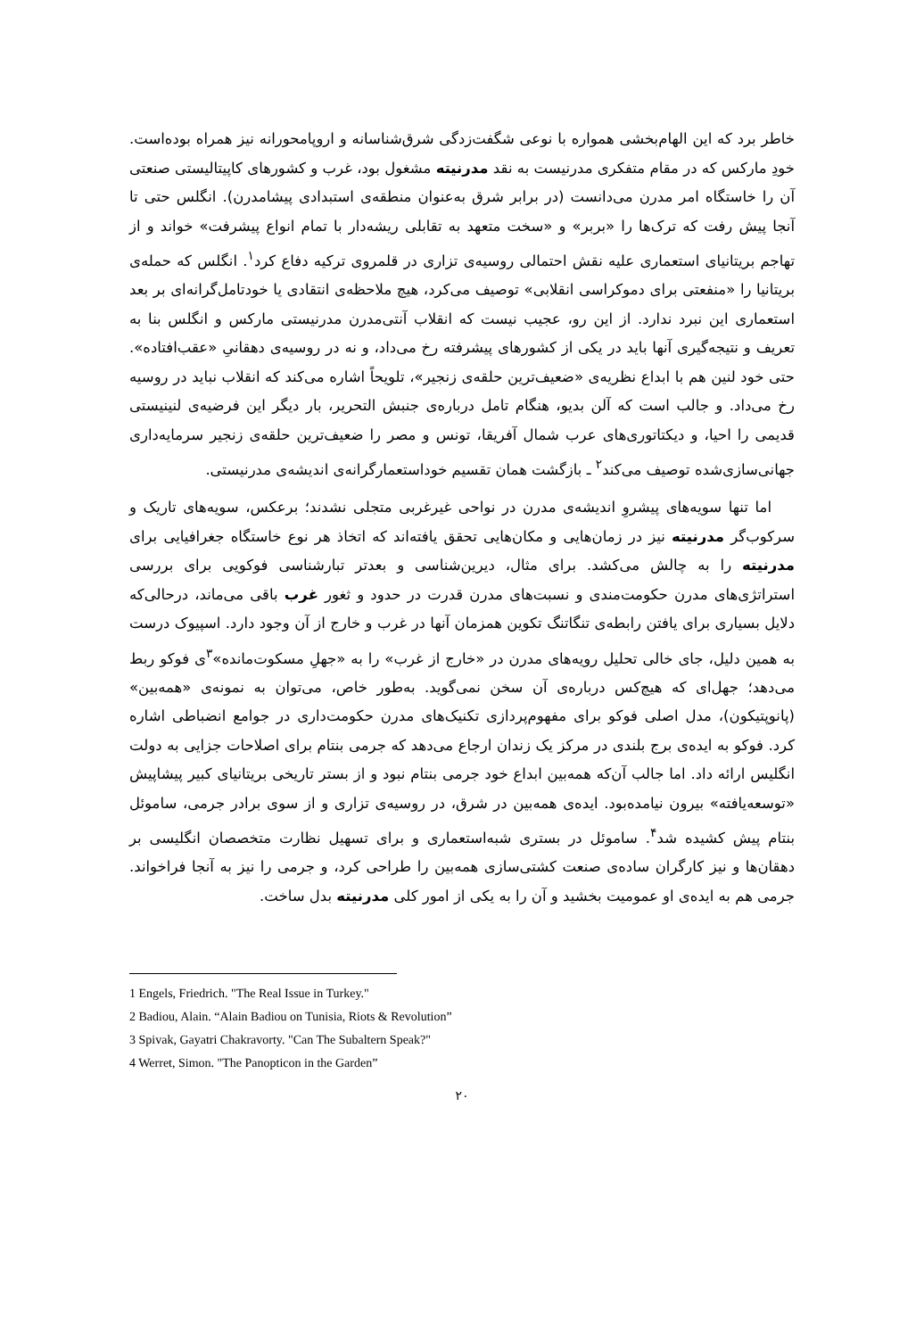خاطر برد که این الهام‌بخشی همواره با نوعی شگفت‌زدگی شرق‌شناسانه و اروپامحورانه نیز همراه بوده‌است. خودِ مارکس که در مقام متفکری مدرنیست به نقد مدرنیته مشغول بود، غرب و کشورهای کاپیتالیستی صنعتی آن را خاستگاه امر مدرن می‌دانست (در برابر شرق به‌عنوان منطقه‌ی استبدادی پیشامدرن). انگلس حتی تا آنجا پیش رفت که ترک‌ها را «بربر» و «سخت متعهد به تقابلی ریشه‌دار با تمام انواع پیشرفت» خواند و از تهاجم بریتانیای استعماری علیه نقش احتمالی روسیه‌ی تزاری در قلمروی ترکیه دفاع کرد<sup>۱</sup>. انگلس که حمله‌ی بریتانیا را «منفعتی برای دموکراسی انقلابی» توصیف می‌کرد، هیچ ملاحظه‌ی انتقادی یا خودتامل‌گرانه‌ای بر بعد استعماری این نبرد ندارد. از این رو، عجیب نیست که انقلاب آنتی‌مدرن مدرنیستی مارکس و انگلس بنا به تعریف و نتیجه‌گیری آنها باید در یکی از کشورهای پیشرفته رخ می‌داد، و نه در روسیه‌ی دهقانیِ «عقب‌افتاده». حتی خود لنین هم با ابداع نظریه‌ی «ضعیف‌ترین حلقه‌ی زنجیر»، تلویحاً اشاره می‌کند که انقلاب نباید در روسیه رخ می‌داد. و جالب است که آلن بدیو، هنگام تامل درباره‌ی جنبش التحریر، بار دیگر این فرضیه‌ی لنینیستی قدیمی را احیا، و دیکتاتوری‌های عرب شمال آفریقا، تونس و مصر را ضعیف‌ترین حلقه‌ی زنجیر سرمایه‌داری جهانی‌سازی‌شده توصیف می‌کند<sup>۲</sup> ـ بازگشت همان تقسیم خوداستعمارگرانه‌ی اندیشه‌ی مدرنیستی.
اما تنها سویه‌های پیشروِ اندیشه‌ی مدرن در نواحی غیرغربی متجلی نشدند؛ برعکس، سویه‌های تاریک و سرکوب‌گر مدرنیته نیز در زمان‌هایی و مکان‌هایی تحقق یافته‌اند که اتخاذ هر نوع خاستگاه جغرافیایی برای مدرنیته را به چالش می‌کشد. برای مثال، دیرین‌شناسی و بعدتر تبارشناسی فوکویی برای بررسی استراتژی‌های مدرن حکومت‌مندی و نسبت‌های مدرن قدرت در حدود و ثغور غرب باقی می‌ماند، درحالی‌که دلایل بسیاری برای یافتن رابطه‌ی تنگاتنگ تکوین همزمان آنها در غرب و خارج از آن وجود دارد. اسپیوک درست به همین دلیل، جای خالی تحلیل رویه‌های مدرن در «خارج از غرب» را به «جهلِ مسکوت‌مانده»<sup>۳</sup>ی فوکو ربط می‌دهد؛ جهل‌ای که هیچ‌کس درباره‌ی آن سخن نمی‌گوید. به‌طور خاص، می‌توان به نمونه‌ی «همه‌بین» (پانوپتیکون)، مدل اصلی فوکو برای مفهوم‌پردازی تکنیک‌های مدرن حکومت‌داری در جوامع انضباطی اشاره کرد. فوکو به ایده‌ی برج بلندی در مرکز یک زندان ارجاع می‌دهد که جرمی بنتام برای اصلاحات جزایی به دولت انگلیس ارائه داد. اما جالب آن‌که همه‌بین ابداع خود جرمی بنتام نبود و از بستر تاریخی بریتانیای کبیر پیشاپیش «توسعه‌یافته» بیرون نیامده‌بود. ایده‌ی همه‌بین در شرق، در روسیه‌ی تزاری و از سوی برادر جرمی، ساموئل بنتام پیش کشیده شد<sup>۴</sup>. ساموئل در بستری شبه‌استعماری و برای تسهیل نظارت متخصصان انگلیسی بر دهقان‌ها و نیز کارگران ساده‌ی صنعت کشتی‌سازی همه‌بین را طراحی کرد، و جرمی را نیز به آنجا فراخواند. جرمی هم به ایده‌ی او عمومیت بخشید و آن را به یکی از امور کلی مدرنیته بدل ساخت.
1 Engels, Friedrich. "The Real Issue in Turkey."
2 Badiou, Alain. “Alain Badiou on Tunisia, Riots & Revolution”
3 Spivak, Gayatri Chakravorty. "Can The Subaltern Speak?"
4 Werret, Simon. "The Panopticon in the Garden”
۲۰